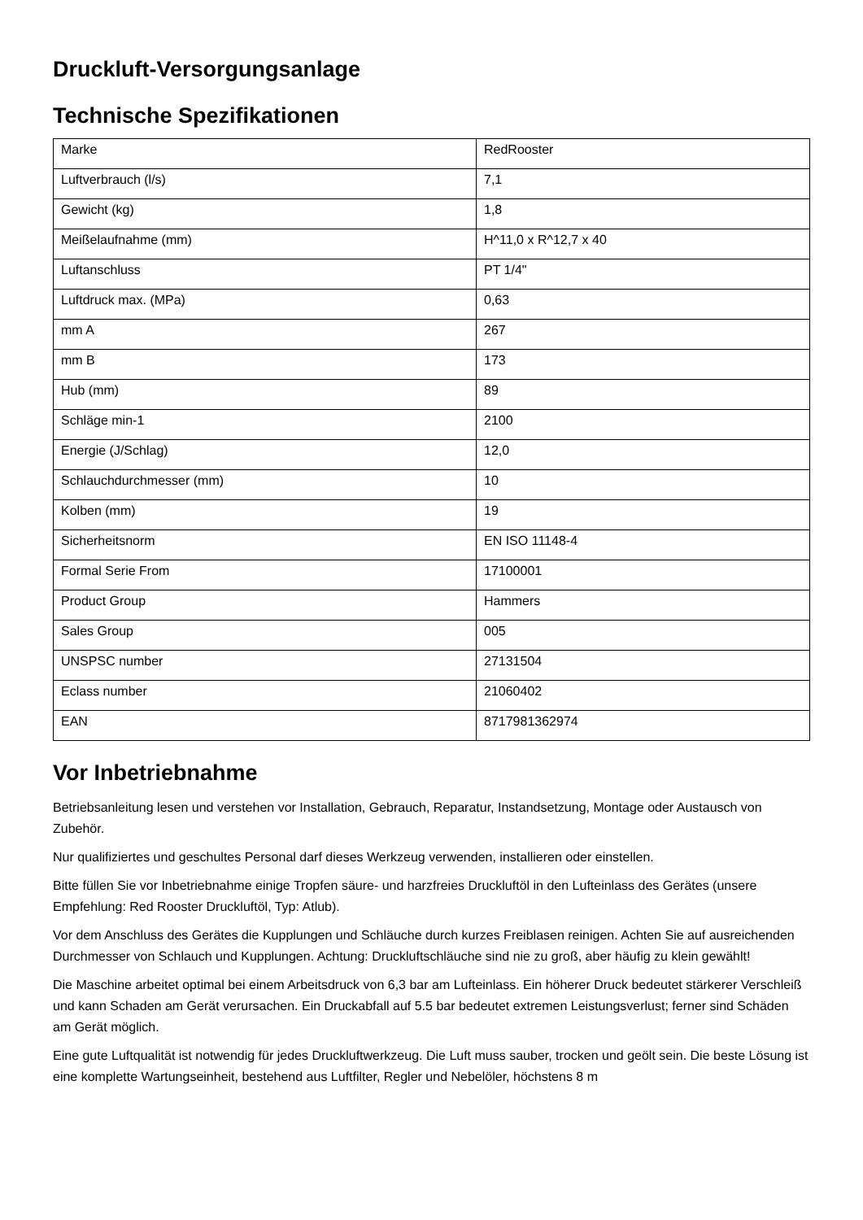Druckluft-Versorgungsanlage
Technische Spezifikationen
| Marke | RedRooster |
| Luftverbrauch (l/s) | 7,1 |
| Gewicht (kg) | 1,8 |
| Meißelaufnahme (mm) | H^11,0 x R^12,7 x 40 |
| Luftanschluss | PT 1/4" |
| Luftdruck max. (MPa) | 0,63 |
| mm A | 267 |
| mm B | 173 |
| Hub (mm) | 89 |
| Schläge min-1 | 2100 |
| Energie (J/Schlag) | 12,0 |
| Schlauchdurchmesser (mm) | 10 |
| Kolben (mm) | 19 |
| Sicherheitsnorm | EN ISO 11148-4 |
| Formal Serie From | 17100001 |
| Product Group | Hammers |
| Sales Group | 005 |
| UNSPSC number | 27131504 |
| Eclass number | 21060402 |
| EAN | 8717981362974 |
Vor Inbetriebnahme
Betriebsanleitung lesen und verstehen vor Installation, Gebrauch, Reparatur, Instandsetzung, Montage oder Austausch von Zubehör.
Nur qualifiziertes und geschultes Personal darf dieses Werkzeug verwenden, installieren oder einstellen.
Bitte füllen Sie vor Inbetriebnahme einige Tropfen säure- und harzfreies Druckluftöl in den Lufteinlass des Gerätes (unsere Empfehlung: Red Rooster Druckluftöl, Typ: Atlub).
Vor dem Anschluss des Gerätes die Kupplungen und Schläuche durch kurzes Freiblasen reinigen. Achten Sie auf ausreichenden Durchmesser von Schlauch und Kupplungen. Achtung: Druckluftschläuche sind nie zu groß, aber häufig zu klein gewählt!
Die Maschine arbeitet optimal bei einem Arbeitsdruck von 6,3 bar am Lufteinlass. Ein höherer Druck bedeutet stärkerer Verschleiß und kann Schaden am Gerät verursachen. Ein Druckabfall auf 5.5 bar bedeutet extremen Leistungsverlust; ferner sind Schäden am Gerät möglich.
Eine gute Luftqualität ist notwendig für jedes Druckluftwerkzeug. Die Luft muss sauber, trocken und geölt sein. Die beste Lösung ist eine komplette Wartungseinheit, bestehend aus Luftfilter, Regler und Nebelöler, höchstens 8 m